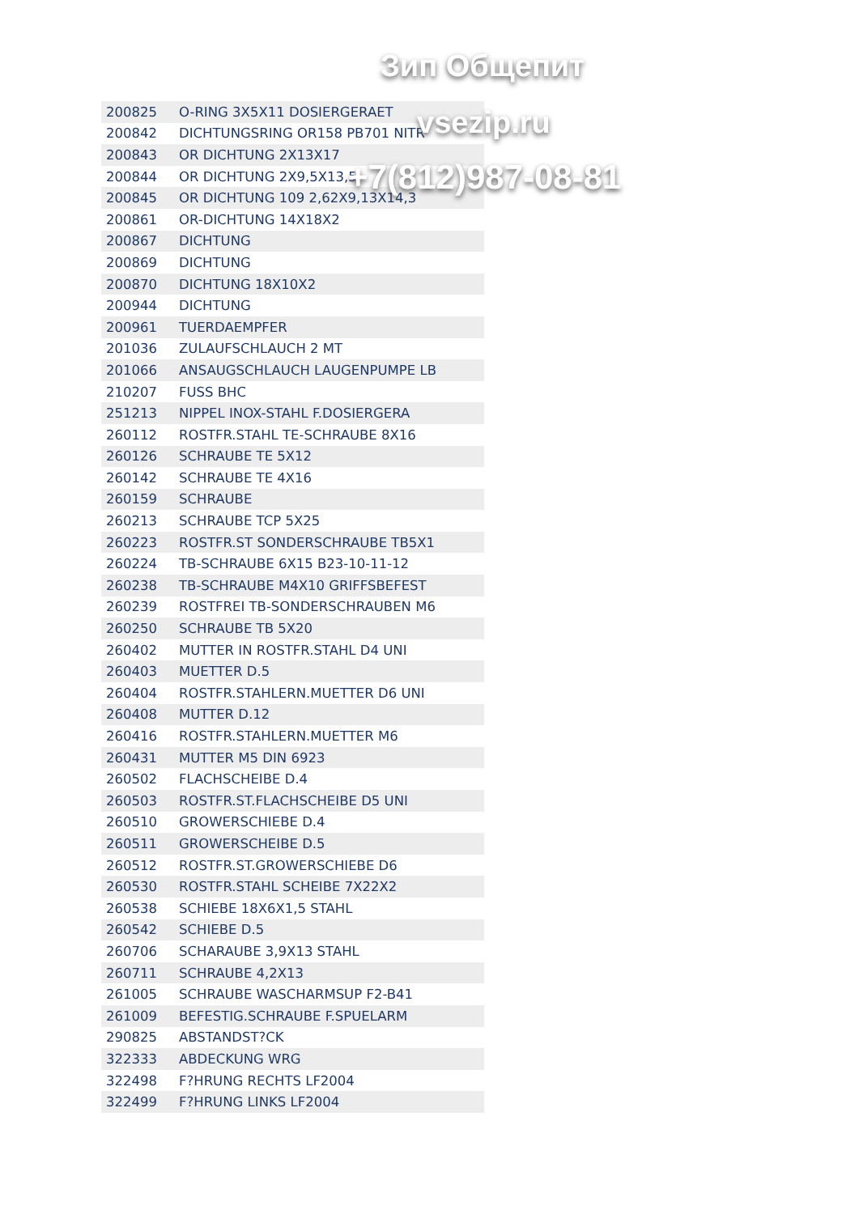| 200825 | O-RING 3X5X11 DOSIERGERAET |
| 200842 | DICHTUNGSRING OR158 PB701 NITR |
| 200843 | OR DICHTUNG 2X13X17 |
| 200844 | OR DICHTUNG 2X9,5X13,5 |
| 200845 | OR DICHTUNG 109 2,62X9,13X14,3 |
| 200861 | OR-DICHTUNG 14X18X2 |
| 200867 | DICHTUNG |
| 200869 | DICHTUNG |
| 200870 | DICHTUNG 18X10X2 |
| 200944 | DICHTUNG |
| 200961 | TUERDAEMPFER |
| 201036 | ZULAUFSCHLAUCH 2 MT |
| 201066 | ANSAUGSCHLAUCH LAUGENPUMPE LB |
| 210207 | FUSS BHC |
| 251213 | NIPPEL INOX-STAHL F.DOSIERGERA |
| 260112 | ROSTFR.STAHL TE-SCHRAUBE 8X16 |
| 260126 | SCHRAUBE TE 5X12 |
| 260142 | SCHRAUBE TE 4X16 |
| 260159 | SCHRAUBE |
| 260213 | SCHRAUBE TCP 5X25 |
| 260223 | ROSTFR.ST SONDERSCHRAUBE TB5X1 |
| 260224 | TB-SCHRAUBE 6X15 B23-10-11-12 |
| 260238 | TB-SCHRAUBE M4X10 GRIFFSBEFEST |
| 260239 | ROSTFREI TB-SONDERSCHRAUBEN M6 |
| 260250 | SCHRAUBE TB 5X20 |
| 260402 | MUTTER IN ROSTFR.STAHL D4 UNI |
| 260403 | MUETTER D.5 |
| 260404 | ROSTFR.STAHLERN.MUETTER D6 UNI |
| 260408 | MUTTER D.12 |
| 260416 | ROSTFR.STAHLERN.MUETTER M6 |
| 260431 | MUTTER M5 DIN 6923 |
| 260502 | FLACHSCHEIBE D.4 |
| 260503 | ROSTFR.ST.FLACHSCHEIBE D5 UNI |
| 260510 | GROWERSCHIEBE D.4 |
| 260511 | GROWERSCHEIBE D.5 |
| 260512 | ROSTFR.ST.GROWERSCHIEBE D6 |
| 260530 | ROSTFR.STAHL SCHEIBE 7X22X2 |
| 260538 | SCHIEBE 18X6X1,5 STAHL |
| 260542 | SCHIEBE D.5 |
| 260706 | SCHARAUBE 3,9X13 STAHL |
| 260711 | SCHRAUBE 4,2X13 |
| 261005 | SCHRAUBE WASCHARMSUP F2-B41 |
| 261009 | BEFESTIG.SCHRAUBE F.SPUELARM |
| 290825 | ABSTANDST?CK |
| 322333 | ABDECKUNG WRG |
| 322498 | F?HRUNG RECHTS LF2004 |
| 322499 | F?HRUNG LINKS LF2004 |
Зип Общепит
vsezip.ru
+7(812)987-08-81